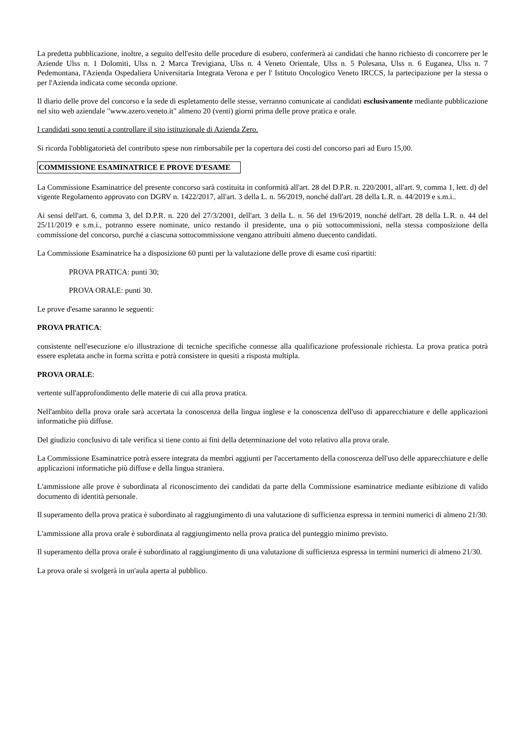La predetta pubblicazione, inoltre, a seguito dell'esito delle procedure di esubero, confermerà ai candidati che hanno richiesto di concorrere per le Aziende Ulss n. 1 Dolomiti, Ulss n. 2 Marca Trevigiana, Ulss n. 4 Veneto Orientale, Ulss n. 5 Polesana, Ulss n. 6 Euganea, Ulss n. 7 Pedemontana, l'Azienda Ospedaliera Universitaria Integrata Verona e per l' Istituto Oncologico Veneto IRCCS, la partecipazione per la stessa o per l'Azienda indicata come seconda opzione.
Il diario delle prove del concorso e la sede di espletamento delle stesse, verranno comunicate ai candidati esclusivamente mediante pubblicazione nel sito web aziendale "www.azero.veneto.it" almeno 20 (venti) giorni prima delle prove pratica e orale.
I candidati sono tenuti a controllare il sito istituzionale di Azienda Zero.
Si ricorda l'obbligatorietà del contributo spese non rimborsabile per la copertura dei costi del concorso pari ad Euro 15,00.
COMMISSIONE ESAMINATRICE E PROVE D'ESAME
La Commissione Esaminatrice del presente concorso sarà costituita in conformità all'art. 28 del D.P.R. n. 220/2001, all'art. 9, comma 1, lett. d) del vigente Regolamento approvato con DGRV n. 1422/2017, all'art. 3 della L. n. 56/2019, nonché dall'art. 28 della L.R. n. 44/2019 e s.m.i..
Ai sensi dell'art. 6, comma 3, del D.P.R. n. 220 del 27/3/2001, dell'art. 3 della L. n. 56 del 19/6/2019, nonché dell'art. 28 della L.R. n. 44 del 25/11/2019 e s.m.i., potranno essere nominate, unico restando il presidente, una o più sottocommissioni, nella stessa composizione della commissione del concorso, purché a ciascuna sottocommissione vengano attribuiti almeno duecento candidati.
La Commissione Esaminatrice ha a disposizione 60 punti per la valutazione delle prove di esame così ripartiti:
PROVA PRATICA: punti 30;
PROVA ORALE: punti 30.
Le prove d'esame saranno le seguenti:
PROVA PRATICA:
consistente nell'esecuzione e/o illustrazione di tecniche specifiche connesse alla qualificazione professionale richiesta. La prova pratica potrà essere espletata anche in forma scritta e potrà consistere in quesiti a risposta multipla.
PROVA ORALE:
vertente sull'approfondimento delle materie di cui alla prova pratica.
Nell'ambito della prova orale sarà accertata la conoscenza della lingua inglese e la conoscenza dell'uso di apparecchiature e delle applicazioni informatiche più diffuse.
Del giudizio conclusivo di tale verifica si tiene conto ai fini della determinazione del voto relativo alla prova orale.
La Commissione Esaminatrice potrà essere integrata da membri aggiunti per l'accertamento della conoscenza dell'uso delle apparecchiature e delle applicazioni informatiche più diffuse e della lingua straniera.
L'ammissione alle prove è subordinata al riconoscimento dei candidati da parte della Commissione esaminatrice mediante esibizione di valido documento di identità personale.
Il superamento della prova pratica è subordinato al raggiungimento di una valutazione di sufficienza espressa in termini numerici di almeno 21/30.
L'ammissione alla prova orale è subordinata al raggiungimento nella prova pratica del punteggio minimo previsto.
Il superamento della prova orale è subordinato al raggiungimento di una valutazione di sufficienza espressa in termini numerici di almeno 21/30.
La prova orale si svolgerà in un'aula aperta al pubblico.